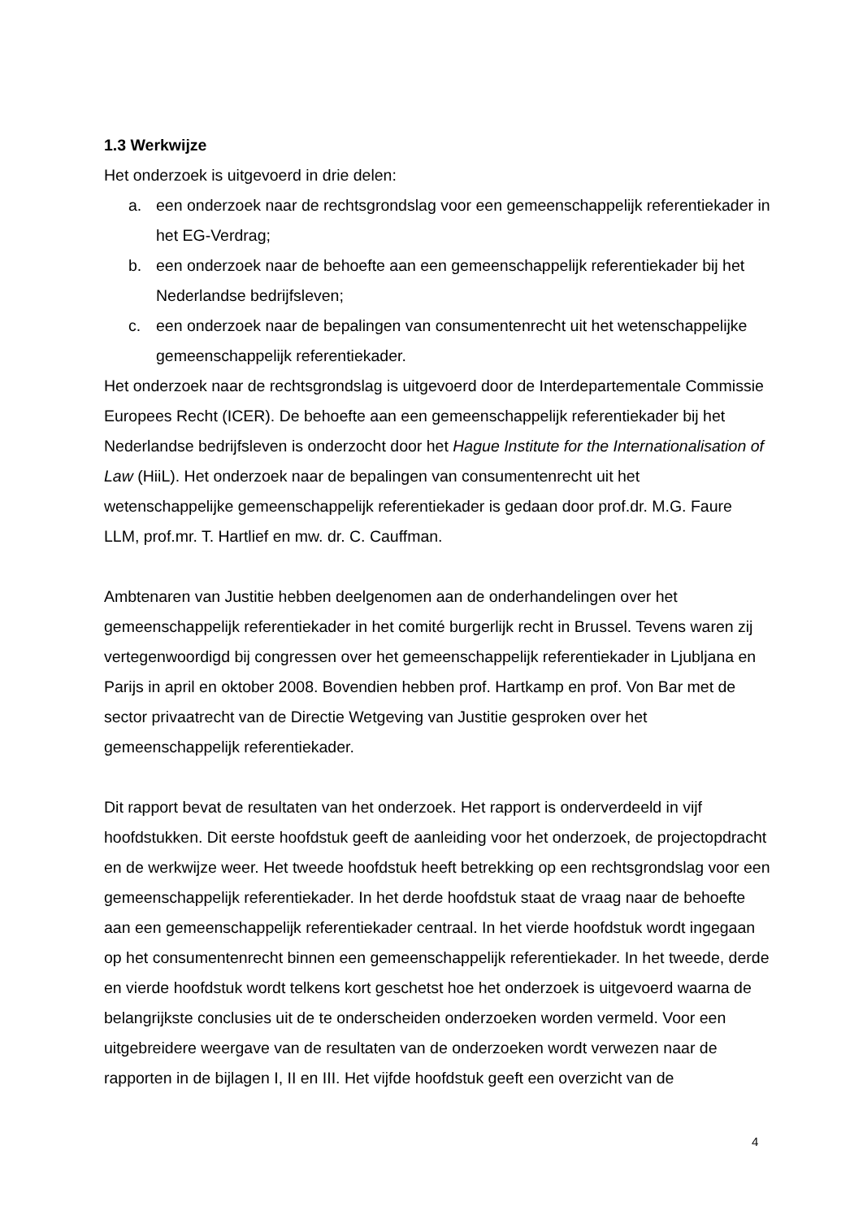1.3 Werkwijze
Het onderzoek is uitgevoerd in drie delen:
a. een onderzoek naar de rechtsgrondslag voor een gemeenschappelijk referentiekader in het EG-Verdrag;
b. een onderzoek naar de behoefte aan een gemeenschappelijk referentiekader bij het Nederlandse bedrijfsleven;
c. een onderzoek naar de bepalingen van consumentenrecht uit het wetenschappelijke gemeenschappelijk referentiekader.
Het onderzoek naar de rechtsgrondslag is uitgevoerd door de Interdepartementale Commissie Europees Recht (ICER). De behoefte aan een gemeenschappelijk referentiekader bij het Nederlandse bedrijfsleven is onderzocht door het Hague Institute for the Internationalisation of Law (HiiL). Het onderzoek naar de bepalingen van consumentenrecht uit het wetenschappelijke gemeenschappelijk referentiekader is gedaan door prof.dr. M.G. Faure LLM, prof.mr. T. Hartlief en mw. dr. C. Cauffman.
Ambtenaren van Justitie hebben deelgenomen aan de onderhandelingen over het gemeenschappelijk referentiekader in het comité burgerlijk recht in Brussel. Tevens waren zij vertegenwoordigd bij congressen over het gemeenschappelijk referentiekader in Ljubljana en Parijs in april en oktober 2008. Bovendien hebben prof. Hartkamp en prof. Von Bar met de sector privaatrecht van de Directie Wetgeving van Justitie gesproken over het gemeenschappelijk referentiekader.
Dit rapport bevat de resultaten van het onderzoek. Het rapport is onderverdeeld in vijf hoofdstukken. Dit eerste hoofdstuk geeft de aanleiding voor het onderzoek, de projectopdracht en de werkwijze weer. Het tweede hoofdstuk heeft betrekking op een rechtsgrondslag voor een gemeenschappelijk referentiekader. In het derde hoofdstuk staat de vraag naar de behoefte aan een gemeenschappelijk referentiekader centraal. In het vierde hoofdstuk wordt ingegaan op het consumentenrecht binnen een gemeenschappelijk referentiekader. In het tweede, derde en vierde hoofdstuk wordt telkens kort geschetst hoe het onderzoek is uitgevoerd waarna de belangrijkste conclusies uit de te onderscheiden onderzoeken worden vermeld. Voor een uitgebreidere weergave van de resultaten van de onderzoeken wordt verwezen naar de rapporten in de bijlagen I, II en III. Het vijfde hoofdstuk geeft een overzicht van de
4